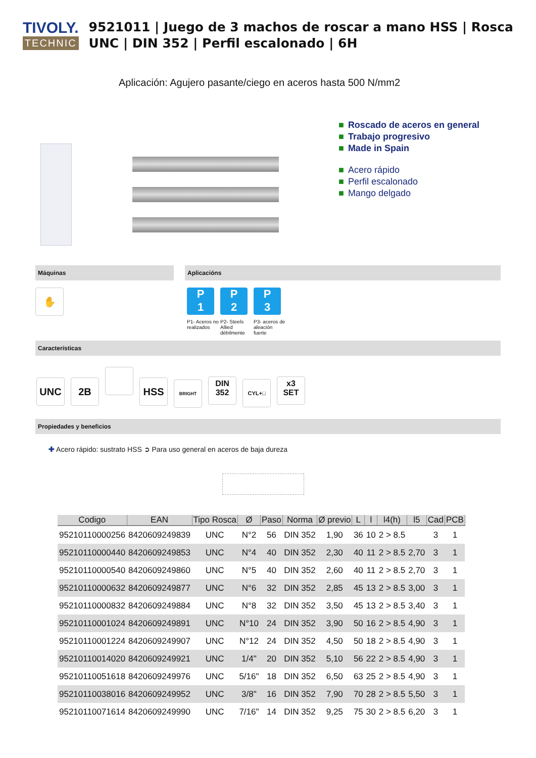TIVOLY.
TECHNIC
9521011 | Juego de 3 machos de roscar a mano HSS | Rosca UNC | DIN 352 | Perfil escalonado | 6H
Aplicación: Agujero pasante/ciego en aceros hasta 500 N/mm2
■ Roscado de aceros en general
■ Trabajo progresivo
■ Made in Spain
■ Acero rápido
■ Perfil escalonado
■ Mango delgado
Máquinas
✋
Aplicacións
P
1 P1- Aceros no realizados P
2 P2- Steels Allied débilmente P
3 P3- aceros de aleación fuerte
Características
UNC 2B HSS BRIGHT DIN
352 CYL+□ x3
SET
Propiedades y beneficios
✚ Acero rápido: sustrato HSS ➲ Para uso general en aceros de baja dureza
| Codigo | EAN | Tipo Rosca | Ø | Paso | Norma | Ø previo | L | l | l4(h) | l5 | Cad | PCB |
| --- | --- | --- | --- | --- | --- | --- | --- | --- | --- | --- | --- | --- |
| 95210110000256 | 8420609249839 | UNC | N°2 | 56 | DIN 352 | 1,90 | 36 | 10 | 2 > 8.5 | | 3 | 1 |
| 95210110000440 | 8420609249853 | UNC | N°4 | 40 | DIN 352 | 2,30 | 40 | 11 | 2 > 8.5 | 2,70 | 3 | 1 |
| 95210110000540 | 8420609249860 | UNC | N°5 | 40 | DIN 352 | 2,60 | 40 | 11 | 2 > 8.5 | 2,70 | 3 | 1 |
| 95210110000632 | 8420609249877 | UNC | N°6 | 32 | DIN 352 | 2,85 | 45 | 13 | 2 > 8.5 | 3,00 | 3 | 1 |
| 95210110000832 | 8420609249884 | UNC | N°8 | 32 | DIN 352 | 3,50 | 45 | 13 | 2 > 8.5 | 3,40 | 3 | 1 |
| 95210110001024 | 8420609249891 | UNC | N°10 | 24 | DIN 352 | 3,90 | 50 | 16 | 2 > 8.5 | 4,90 | 3 | 1 |
| 95210110001224 | 8420609249907 | UNC | N°12 | 24 | DIN 352 | 4,50 | 50 | 18 | 2 > 8.5 | 4,90 | 3 | 1 |
| 95210110014020 | 8420609249921 | UNC | 1/4" | 20 | DIN 352 | 5,10 | 56 | 22 | 2 > 8.5 | 4,90 | 3 | 1 |
| 95210110051618 | 8420609249976 | UNC | 5/16" | 18 | DIN 352 | 6,50 | 63 | 25 | 2 > 8.5 | 4,90 | 3 | 1 |
| 95210110038016 | 8420609249952 | UNC | 3/8" | 16 | DIN 352 | 7,90 | 70 | 28 | 2 > 8.5 | 5,50 | 3 | 1 |
| 95210110071614 | 8420609249990 | UNC | 7/16" | 14 | DIN 352 | 9,25 | 75 | 30 | 2 > 8.5 | 6,20 | 3 | 1 |